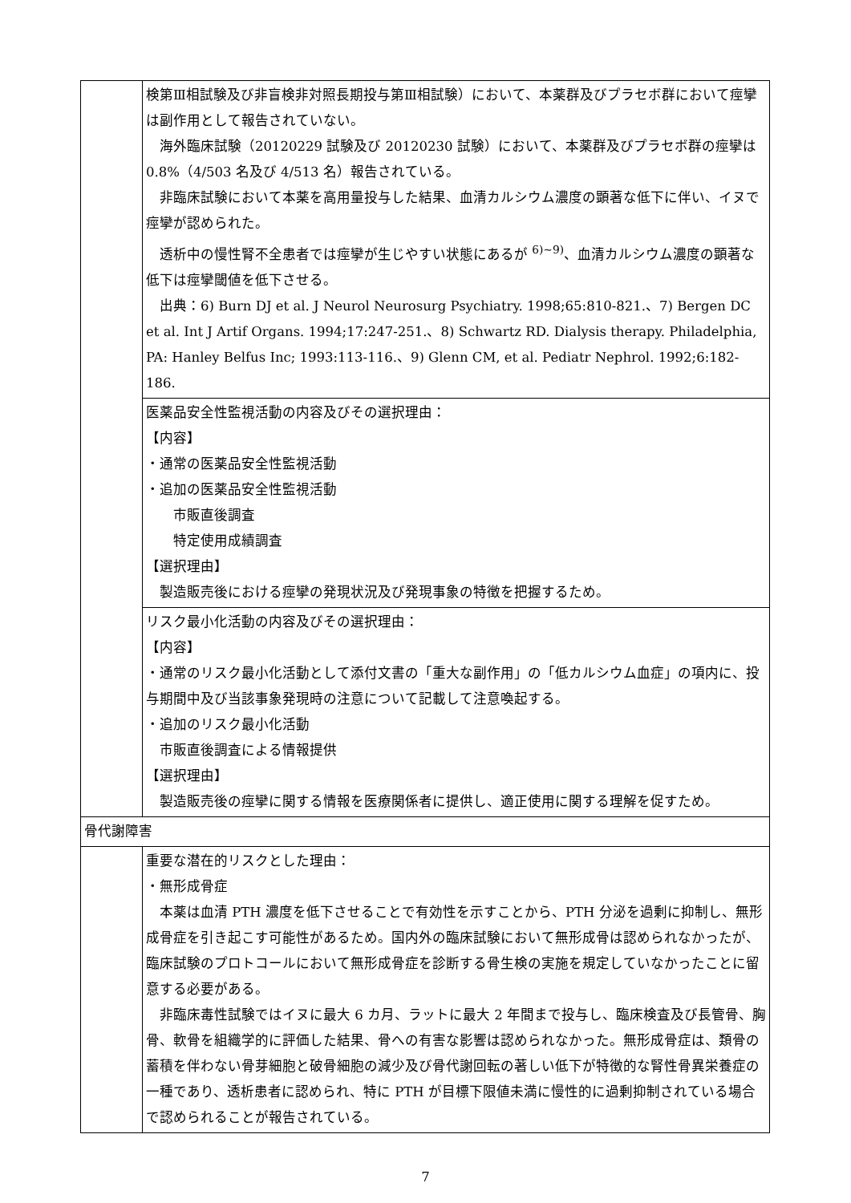| | 検第Ⅲ相試験及び非盲検非対照長期投与第Ⅲ相試験）において、本薬群及びプラセボ群において痙攣は副作用として報告されていない。 海外臨床試験（20120229 試験及び 20120230 試験）において、本薬群及びプラセボ群の痙攣は 0.8%（4/503 名及び 4/513 名）報告されている。 非臨床試験において本薬を高用量投与した結果、血清カルシウム濃度の顕著な低下に伴い、イヌで痙攣が認められた。 透析中の慢性腎不全患者では痙攣が生じやすい状態にあるが <sup>6)~9)</sup>、血清カルシウム濃度の顕著な低下は痙攣閾値を低下させる。 出典：6) Burn DJ et al. J Neurol Neurosurg Psychiatry. 1998;65:810-821.、7) Bergen DC et al. Int J Artif Organs. 1994;17:247-251.、8) Schwartz RD. Dialysis therapy. Philadelphia, PA: Hanley Belfus Inc; 1993:113-116.、9) Glenn CM, et al. Pediatr Nephrol. 1992;6:182-186. |
| | 医薬品安全性監視活動の内容及びその選択理由： 【内容】 ・通常の医薬品安全性監視活動 ・追加の医薬品安全性監視活動 市販直後調査 特定使用成績調査 【選択理由】 製造販売後における痙攣の発現状況及び発現事象の特徴を把握するため。 |
| | リスク最小化活動の内容及びその選択理由： 【内容】 ・通常のリスク最小化活動として添付文書の「重大な副作用」の「低カルシウム血症」の項内に、投与期間中及び当該事象発現時の注意について記載して注意喚起する。 ・追加のリスク最小化活動 市販直後調査による情報提供 【選択理由】 製造販売後の痙攣に関する情報を医療関係者に提供し、適正使用に関する理解を促すため。 |
| 骨代謝障害 | |
| | 重要な潜在的リスクとした理由： ・無形成骨症 本薬は血清 PTH 濃度を低下させることで有効性を示すことから、PTH 分泌を過剰に抑制し、無形成骨症を引き起こす可能性があるため。国内外の臨床試験において無形成骨は認められなかったが、臨床試験のプロトコールにおいて無形成骨症を診断する骨生検の実施を規定していなかったことに留意する必要がある。 非臨床毒性試験ではイヌに最大 6 カ月、ラットに最大 2 年間まで投与し、臨床検査及び長管骨、胸骨、軟骨を組織学的に評価した結果、骨への有害な影響は認められなかった。無形成骨症は、類骨の蓄積を伴わない骨芽細胞と破骨細胞の減少及び骨代謝回転の著しい低下が特徴的な腎性骨異栄養症の一種であり、透析患者に認められ、特に PTH が目標下限値未満に慢性的に過剰抑制されている場合で認められることが報告されている。 |
7